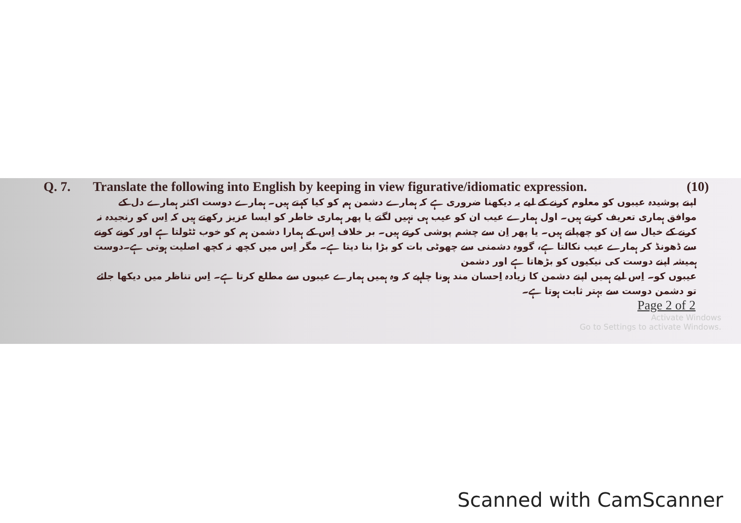Q. 7. Translate the following into English by keeping in view figurative/idiomatic expression. (10)
اپنے پوشیدہ عیبوں کو معلوم کرنے کے لیے یہ دیکھنا ضروری ہے کہ ہمارے دشمن ہم کو کیا کہتے ہیں۔ ہمارے دوست اکثر ہمارے دل کے موافق ہماری تعریف کرتے ہیں۔ اول ہمارے عیب ان کو عیب ہی نہیں لگتے یا پھر ہماری خاطر کو ایسا عزیز رکھتے ہیں کہ اِس کو رنجیدہ نہ کرنے کے خیال سے اِن کو چھپاتے ہیں۔ یا پھر اِن سے چشم پوشی کرتے ہیں۔ بر خلاف اِس کے ہمارا دشمن ہم کو خوب ٹٹولتا ہے اور کونے کونے سے ڈھونڈ کر ہمارے عیب نکالتا ہے، گووہ دشمنی سے چھوٹی بات کو بڑا بنا دیتا ہے۔ مگر اِس میں کچھ نہ کچھ اصلیت ہوتی ہے۔دوست ہمیشہ اپنے دوست کی نیکیوں کو بڑھاتا ہے اور دشمن
عیبوں کو۔ اِس لیے ہمیں اپنے دشمن کا زیادہ اِحسان مند ہونا چاہیے کہ وہ ہمیں ہمارے عیبوں سے مطلع کرتا ہے۔ اِس تناظر میں دیکھا جائے تو دشمن دوست سے بہتر ثابت ہوتا ہے۔
Page 2 of 2
Activate Windows
Go to Settings to activate Windows.
Scanned with CamScanner